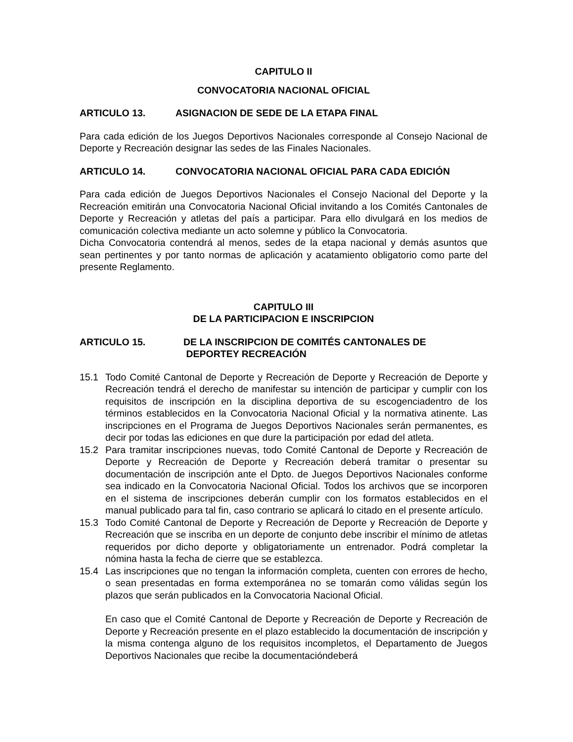CAPITULO II
CONVOCATORIA NACIONAL OFICIAL
ARTICULO 13. ASIGNACION DE SEDE DE LA ETAPA FINAL
Para cada edición de los Juegos Deportivos Nacionales corresponde al Consejo Nacional de Deporte y Recreación designar las sedes de las Finales Nacionales.
ARTICULO 14. CONVOCATORIA NACIONAL OFICIAL PARA CADA EDICIÓN
Para cada edición de Juegos Deportivos Nacionales el Consejo Nacional del Deporte y la Recreación emitirán una Convocatoria Nacional Oficial invitando a los Comités Cantonales de Deporte y Recreación y atletas del país a participar. Para ello divulgará en los medios de comunicación colectiva mediante un acto solemne y público la Convocatoria.
Dicha Convocatoria contendrá al menos, sedes de la etapa nacional y demás asuntos que sean pertinentes y por tanto normas de aplicación y acatamiento obligatorio como parte del presente Reglamento.
CAPITULO III
DE LA PARTICIPACION E INSCRIPCION
ARTICULO 15. DE LA INSCRIPCION DE COMITÉS CANTONALES DE
DEPORTEY RECREACIÓN
15.1 Todo Comité Cantonal de Deporte y Recreación de Deporte y Recreación de Deporte y Recreación tendrá el derecho de manifestar su intención de participar y cumplir con los requisitos de inscripción en la disciplina deportiva de su escogenciadentro de los términos establecidos en la Convocatoria Nacional Oficial y la normativa atinente. Las inscripciones en el Programa de Juegos Deportivos Nacionales serán permanentes, es decir por todas las ediciones en que dure la participación por edad del atleta.
15.2 Para tramitar inscripciones nuevas, todo Comité Cantonal de Deporte y Recreación de Deporte y Recreación de Deporte y Recreación deberá tramitar o presentar su documentación de inscripción ante el Dpto. de Juegos Deportivos Nacionales conforme sea indicado en la Convocatoria Nacional Oficial. Todos los archivos que se incorporen en el sistema de inscripciones deberán cumplir con los formatos establecidos en el manual publicado para tal fin, caso contrario se aplicará lo citado en el presente artículo.
15.3 Todo Comité Cantonal de Deporte y Recreación de Deporte y Recreación de Deporte y Recreación que se inscriba en un deporte de conjunto debe inscribir el mínimo de atletas requeridos por dicho deporte y obligatoriamente un entrenador. Podrá completar la nómina hasta la fecha de cierre que se establezca.
15.4 Las inscripciones que no tengan la información completa, cuenten con errores de hecho, o sean presentadas en forma extemporánea no se tomarán como válidas según los plazos que serán publicados en la Convocatoria Nacional Oficial.
En caso que el Comité Cantonal de Deporte y Recreación de Deporte y Recreación de Deporte y Recreación presente en el plazo establecido la documentación de inscripción y la misma contenga alguno de los requisitos incompletos, el Departamento de Juegos Deportivos Nacionales que recibe la documentacióndeberá